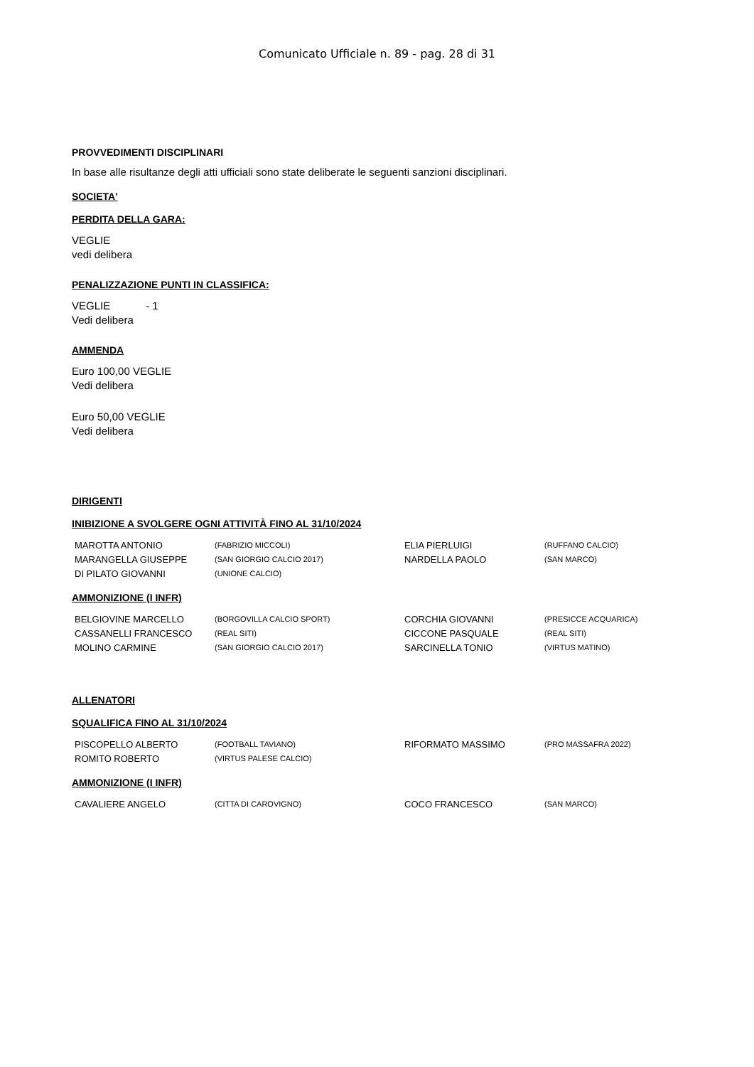Comunicato Ufficiale n. 89 - pag. 28 di 31
PROVVEDIMENTI DISCIPLINARI
In base alle risultanze degli atti ufficiali sono state deliberate le seguenti sanzioni disciplinari.
SOCIETA'
PERDITA DELLA GARA:
VEGLIE
vedi delibera
PENALIZZAZIONE PUNTI IN CLASSIFICA:
VEGLIE - 1
Vedi delibera
AMMENDA
Euro 100,00 VEGLIE
Vedi delibera
Euro 50,00 VEGLIE
Vedi delibera
DIRIGENTI
INIBIZIONE A SVOLGERE OGNI ATTIVITÀ FINO AL 31/10/2024
| MAROTTA ANTONIO | (FABRIZIO MICCOLI) | ELIA PIERLUIGI | (RUFFANO CALCIO) |
| MARANGELLA GIUSEPPE | (SAN GIORGIO CALCIO 2017) | NARDELLA PAOLO | (SAN MARCO) |
| DI PILATO GIOVANNI | (UNIONE CALCIO) | | |
AMMONIZIONE (I INFR)
| BELGIOVINE MARCELLO | (BORGOVILLA CALCIO SPORT) | CORCHIA GIOVANNI | (PRESICCE ACQUARICA) |
| CASSANELLI FRANCESCO | (REAL SITI) | CICCONE PASQUALE | (REAL SITI) |
| MOLINO CARMINE | (SAN GIORGIO CALCIO 2017) | SARCINELLA TONIO | (VIRTUS MATINO) |
ALLENATORI
SQUALIFICA FINO AL 31/10/2024
| PISCOPELLO ALBERTO | (FOOTBALL TAVIANO) | RIFORMATO MASSIMO | (PRO MASSAFRA 2022) |
| ROMITO ROBERTO | (VIRTUS PALESE CALCIO) | | |
AMMONIZIONE (I INFR)
| CAVALIERE ANGELO | (CITTA DI CAROVIGNO) | COCO FRANCESCO | (SAN MARCO) |